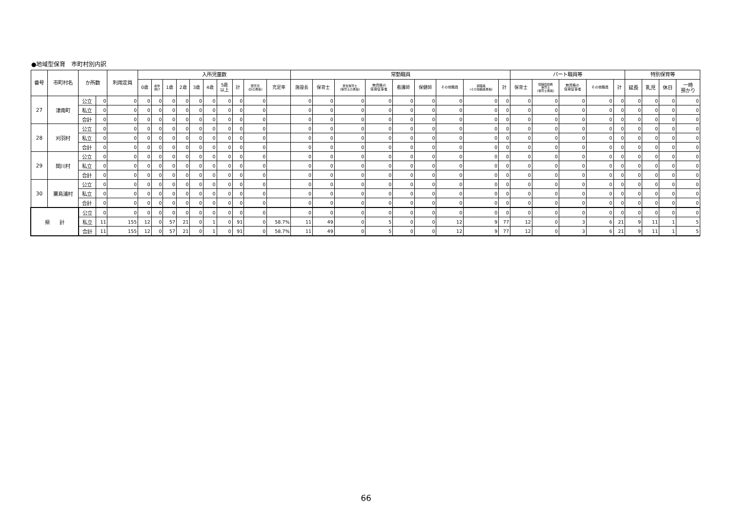●地域型保育　市町村別内訳
| 番号 | 市町村名 | か所数 | | 利用定員 | 入所児童数 | | | | | | | | | | 常勤職員 | | | | | | | | | パート職員等 | | | | | 特別保育等 | | | |
| --- | --- | --- | --- | --- | --- | --- | --- | --- | --- | --- | --- | --- | --- | --- | --- | --- | --- | --- | --- | --- | --- | --- | --- | --- | --- | --- | --- | --- | --- | --- | --- | --- |
| | | | | | 0歳 | 産休 明け | 1歳 | 2歳 | 3歳 | 4歳 | 5歳 以上 | 計 | 障害児 (計の再掲) | 充足率 | 施設長 | 保育士 | 男性保育士 (保育士の再掲) | 無資格の 保育従事者 | 看護師 | 保健師 | その他職員 | 調理員 (その他職員再掲) | 計 | 保育士 | 短時間勤務 保育士 (保育士再掲) | 無資格の 保育従事者 | その他職員 | 計 | 延長 | 乳児 | 休日 | 一時 預かり |
| 27 | 津南町 | 公立 | 0 | 0 | 0 | 0 | 0 | 0 | 0 | 0 | 0 | 0 | 0 | | 0 | 0 | 0 | 0 | 0 | 0 | 0 | 0 | 0 | 0 | 0 | 0 | 0 | 0 | 0 | 0 | 0 | 0 |
| | | 私立 | 0 | 0 | 0 | 0 | 0 | 0 | 0 | 0 | 0 | 0 | 0 | | 0 | 0 | 0 | 0 | 0 | 0 | 0 | 0 | 0 | 0 | 0 | 0 | 0 | 0 | 0 | 0 | 0 | 0 |
| | | 合計 | 0 | 0 | 0 | 0 | 0 | 0 | 0 | 0 | 0 | 0 | 0 | | 0 | 0 | 0 | 0 | 0 | 0 | 0 | 0 | 0 | 0 | 0 | 0 | 0 | 0 | 0 | 0 | 0 | 0 |
| 28 | 刈羽村 | 公立 | 0 | 0 | 0 | 0 | 0 | 0 | 0 | 0 | 0 | 0 | 0 | | 0 | 0 | 0 | 0 | 0 | 0 | 0 | 0 | 0 | 0 | 0 | 0 | 0 | 0 | 0 | 0 | 0 | 0 |
| | | 私立 | 0 | 0 | 0 | 0 | 0 | 0 | 0 | 0 | 0 | 0 | 0 | | 0 | 0 | 0 | 0 | 0 | 0 | 0 | 0 | 0 | 0 | 0 | 0 | 0 | 0 | 0 | 0 | 0 | 0 |
| | | 合計 | 0 | 0 | 0 | 0 | 0 | 0 | 0 | 0 | 0 | 0 | 0 | | 0 | 0 | 0 | 0 | 0 | 0 | 0 | 0 | 0 | 0 | 0 | 0 | 0 | 0 | 0 | 0 | 0 | 0 |
| 29 | 関川村 | 公立 | 0 | 0 | 0 | 0 | 0 | 0 | 0 | 0 | 0 | 0 | 0 | | 0 | 0 | 0 | 0 | 0 | 0 | 0 | 0 | 0 | 0 | 0 | 0 | 0 | 0 | 0 | 0 | 0 | 0 |
| | | 私立 | 0 | 0 | 0 | 0 | 0 | 0 | 0 | 0 | 0 | 0 | 0 | | 0 | 0 | 0 | 0 | 0 | 0 | 0 | 0 | 0 | 0 | 0 | 0 | 0 | 0 | 0 | 0 | 0 | 0 |
| | | 合計 | 0 | 0 | 0 | 0 | 0 | 0 | 0 | 0 | 0 | 0 | 0 | | 0 | 0 | 0 | 0 | 0 | 0 | 0 | 0 | 0 | 0 | 0 | 0 | 0 | 0 | 0 | 0 | 0 | 0 |
| 30 | 粟島浦村 | 公立 | 0 | 0 | 0 | 0 | 0 | 0 | 0 | 0 | 0 | 0 | 0 | | 0 | 0 | 0 | 0 | 0 | 0 | 0 | 0 | 0 | 0 | 0 | 0 | 0 | 0 | 0 | 0 | 0 | 0 |
| | | 私立 | 0 | 0 | 0 | 0 | 0 | 0 | 0 | 0 | 0 | 0 | 0 | | 0 | 0 | 0 | 0 | 0 | 0 | 0 | 0 | 0 | 0 | 0 | 0 | 0 | 0 | 0 | 0 | 0 | 0 |
| | | 合計 | 0 | 0 | 0 | 0 | 0 | 0 | 0 | 0 | 0 | 0 | 0 | | 0 | 0 | 0 | 0 | 0 | 0 | 0 | 0 | 0 | 0 | 0 | 0 | 0 | 0 | 0 | 0 | 0 | 0 |
| 県 計 | | 公立 | 0 | 0 | 0 | 0 | 0 | 0 | 0 | 0 | 0 | 0 | 0 | | 0 | 0 | 0 | 0 | 0 | 0 | 0 | 0 | 0 | 0 | 0 | 0 | 0 | 0 | 0 | 0 | 0 | 0 |
| | | 私立 | 11 | 155 | 12 | 0 | 57 | 21 | 0 | 1 | 0 | 91 | 0 | 58.7% | 11 | 49 | 0 | 5 | 0 | 0 | 12 | 9 | 77 | 12 | 0 | 3 | 6 | 21 | 9 | 11 | 1 | 5 |
| | | 合計 | 11 | 155 | 12 | 0 | 57 | 21 | 0 | 1 | 0 | 91 | 0 | 58.7% | 11 | 49 | 0 | 5 | 0 | 0 | 12 | 9 | 77 | 12 | 0 | 3 | 6 | 21 | 9 | 11 | 1 | 5 |
66